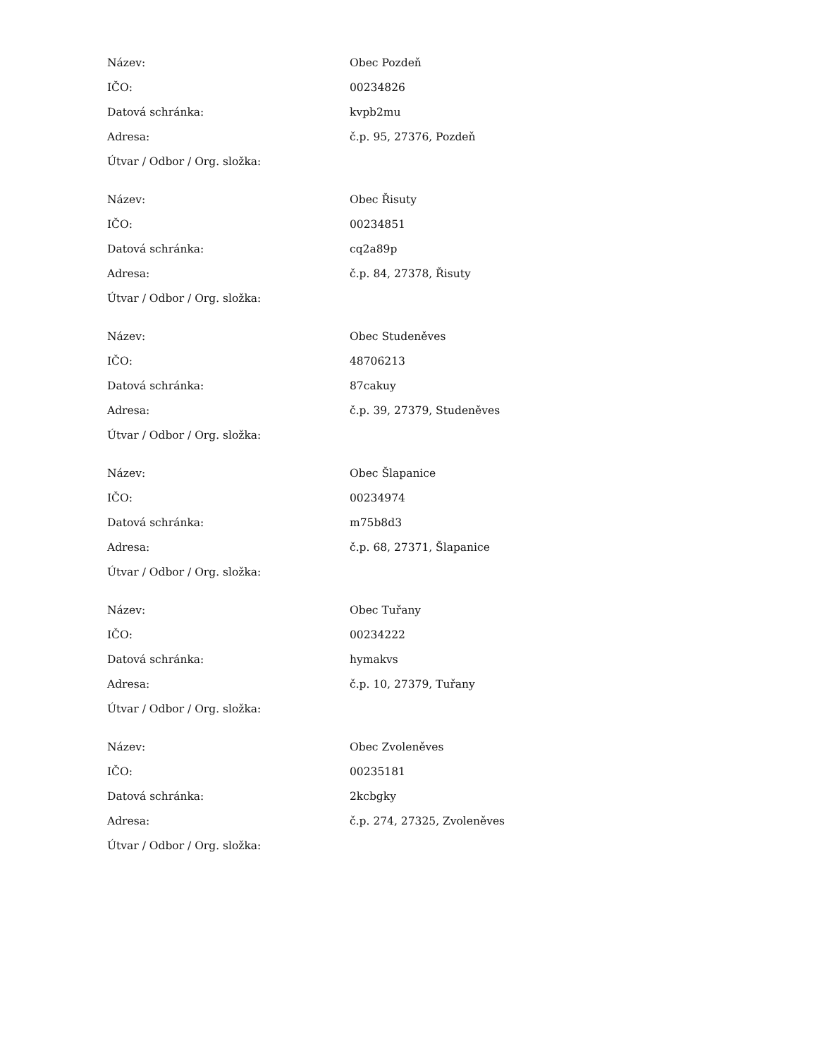| Název: | Obec Pozdeň |
| IČO: | 00234826 |
| Datová schránka: | kvpb2mu |
| Adresa: | č.p. 95, 27376, Pozdeň |
| Útvar / Odbor / Org. složka: | |
| Název: | Obec Řisuty |
| IČO: | 00234851 |
| Datová schránka: | cq2a89p |
| Adresa: | č.p. 84, 27378, Řisuty |
| Útvar / Odbor / Org. složka: | |
| Název: | Obec Studeněves |
| IČO: | 48706213 |
| Datová schránka: | 87cakuy |
| Adresa: | č.p. 39, 27379, Studeněves |
| Útvar / Odbor / Org. složka: | |
| Název: | Obec Šlapanice |
| IČO: | 00234974 |
| Datová schránka: | m75b8d3 |
| Adresa: | č.p. 68, 27371, Šlapanice |
| Útvar / Odbor / Org. složka: | |
| Název: | Obec Tuřany |
| IČO: | 00234222 |
| Datová schránka: | hymakvs |
| Adresa: | č.p. 10, 27379, Tuřany |
| Útvar / Odbor / Org. složka: | |
| Název: | Obec Zvoleněves |
| IČO: | 00235181 |
| Datová schránka: | 2kcbgky |
| Adresa: | č.p. 274, 27325, Zvoleněves |
| Útvar / Odbor / Org. složka: | |